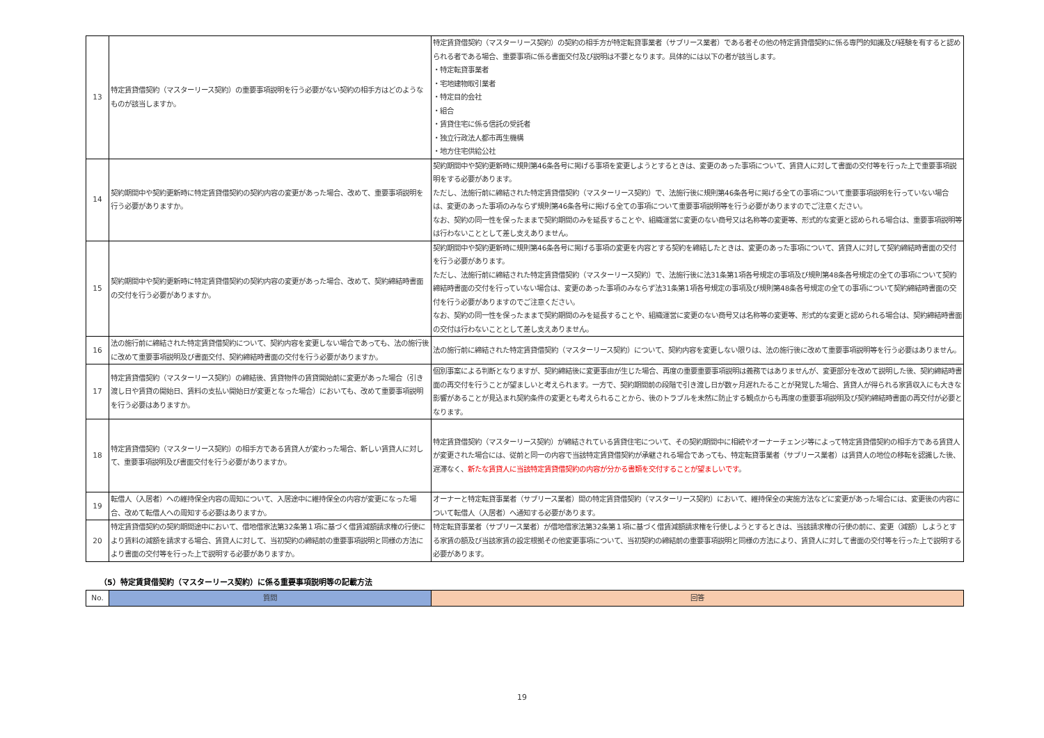| 13 | 特定賃貸借契約（マスターリース契約）の重要事項説明を行う必要がない契約の相手方はどのようなものが該当しますか。 | 特定賃貸借契約（マスターリース契約）の契約の相手方が特定転貸事業者（サブリース業者）である者その他の特定賃貸借契約に係る専門的知識及び経験を有すると認められる者である場合、重要事項に係る書面交付及び説明は不要となります。具体的には以下の者が該当します。 ・特定転貸事業者 ・宅地建物取引業者 ・特定目的会社 ・組合 ・賃貸住宅に係る信託の受託者 ・独立行政法人都市再生機構 ・地方住宅供給公社 |
| 14 | 契約期間中や契約更新時に特定賃貸借契約の契約内容の変更があった場合、改めて、重要事項説明を行う必要がありますか。 | 契約期間中や契約更新時に規則第46条各号に掲げる事項を変更しようとするときは、変更のあった事項について、賃貸人に対して書面の交付等を行った上で重要事項説明をする必要があります。 ただし、法施行前に締結された特定賃貸借契約（マスターリース契約）で、法施行後に規則第46条各号に掲げる全ての事項について重要事項説明を行っていない場合は、変更のあった事項のみならず規則第46条各号に掲げる全ての事項について重要事項説明等を行う必要がありますのでご注意ください。 なお、契約の同一性を保ったままで契約期間のみを延長することや、組織運営に変更のない商号又は名称等の変更等、形式的な変更と認められる場合は、重要事項説明等は行わないこととして差し支えありません。 |
| 15 | 契約期間中や契約更新時に特定賃貸借契約の契約内容の変更があった場合、改めて、契約締結時書面の交付を行う必要がありますか。 | 契約期間中や契約更新時に規則第46条各号に掲げる事項の変更を内容とする契約を締結したときは、変更のあった事項について、賃貸人に対して契約締結時書面の交付を行う必要があります。 ただし、法施行前に締結された特定賃貸借契約（マスターリース契約）で、法施行後に法31条第1項各号規定の事項及び規則第48条各号規定の全ての事項について契約締結時書面の交付を行っていない場合は、変更のあった事項のみならず法31条第1項各号規定の事項及び規則第48条各号規定の全ての事項について契約締結時書面の交付を行う必要がありますのでご注意ください。 なお、契約の同一性を保ったままで契約期間のみを延長することや、組織運営に変更のない商号又は名称等の変更等、形式的な変更と認められる場合は、契約締結時書面の交付は行わないこととして差し支えありません。 |
| 16 | 法の施行前に締結された特定賃貸借契約について、契約内容を変更しない場合であっても、法の施行後に改めて重要事項説明及び書面交付、契約締結時書面の交付を行う必要がありますか。 | 法の施行前に締結された特定賃貸借契約（マスターリース契約）について、契約内容を変更しない限りは、法の施行後に改めて重要事項説明等を行う必要はありません。 |
| 17 | 特定賃貸借契約（マスターリース契約）の締結後、賃貸物件の賃貸開始前に変更があった場合（引き渡し日や賃貸の開始日、賃料の支払い開始日が変更となった場合）においても、改めて重要事項説明を行う必要はありますか。 | 個別事案による判断となりますが、契約締結後に変更事由が生じた場合、再度の重要重要事項説明は義務ではありませんが、変更部分を改めて説明した後、契約締結時書面の再交付を行うことが望ましいと考えられます。一方で、契約期間前の段階で引き渡し日が数ヶ月遅れたることが発覚した場合、賃貸人が得られる家賃収入にも大きな影響があることが見込まれ契約条件の変更とも考えられることから、後のトラブルを未然に防止する観点からも再度の重要事項説明及び契約締結時書面の再交付が必要となります。 |
| 18 | 特定賃貸借契約（マスターリース契約）の相手方である賃貸人が変わった場合、新しい賃貸人に対して、重要事項説明及び書面交付を行う必要がありますか。 | 特定賃貸借契約（マスターリース契約）が締結されている賃貸住宅について、その契約期間中に相続やオーナーチェンジ等によって特定賃貸借契約の相手方である賃貸人が変更された場合には、従前と同一の内容で当該特定賃貸借契約が承継される場合であっても、特定転貸事業者（サブリース業者）は賃貸人の地位の移転を認識した後、遅滞なく、 新たな賃貸人に当該特定賃貸借契約の内容が分かる書類を交付することが望ましいです 。 |
| 19 | 転借人（入居者）への維持保全内容の周知について、入居途中に維持保全の内容が変更になった場合、改めて転借人への周知する必要はありますか。 | オーナーと特定転貸事業者（サブリース業者）間の特定賃貸借契約（マスターリース契約）において、維持保全の実施方法などに変更があった場合には、変更後の内容について転借人（入居者）へ通知する必要があります。 |
| 20 | 特定賃貸借契約の契約期間途中において、借地借家法第32条第１項に基づく借賃減額請求権の行使により賃料の減額を請求する場合、賃貸人に対して、当初契約の締結前の重要事項説明と同様の方法により書面の交付等を行った上で説明する必要がありますか。 | 特定転貸事業者（サブリース業者）が借地借家法第32条第１項に基づく借賃減額請求権を行使しようとするときは、当該請求権の行使の前に、変更（減額）しようとする家賃の額及び当該家賃の設定根拠その他変更事項について、当初契約の締結前の重要事項説明と同様の方法により、賃貸人に対して書面の交付等を行った上で説明する必要があります。 |
（5）特定賃貸借契約（マスターリース契約）に係る重要事項説明等の記載方法
| No. | 質問 | 回答 |
| --- | --- | --- |
19